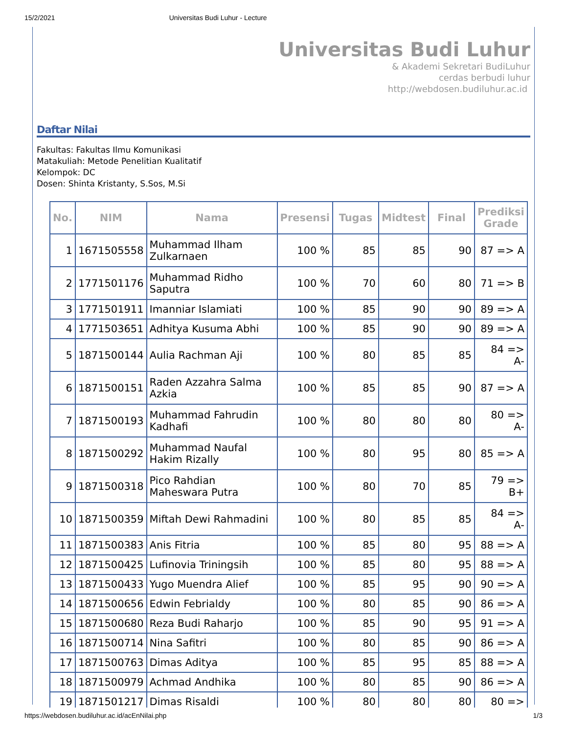15/2/2021 Universitas Budi Luhur - Lecture
Universitas Budi Luhur
& Akademi Sekretari BudiLuhur
cerdas berbudi luhur
http://webdosen.budiluhur.ac.id
Daftar Nilai
Fakultas: Fakultas Ilmu Komunikasi
Matakuliah: Metode Penelitian Kualitatif
Kelompok: DC
Dosen: Shinta Kristanty, S.Sos, M.Si
| No. | NIM | Nama | Presensi | Tugas | Midtest | Final | Prediksi Grade |
| --- | --- | --- | --- | --- | --- | --- | --- |
| 1 | 1671505558 | Muhammad Ilham Zulkarnaen | 100 % | 85 | 85 | 90 | 87 => A |
| 2 | 1771501176 | Muhammad Ridho Saputra | 100 % | 70 | 60 | 80 | 71 => B |
| 3 | 1771501911 | Imanniar Islamiati | 100 % | 85 | 90 | 90 | 89 => A |
| 4 | 1771503651 | Adhitya Kusuma Abhi | 100 % | 85 | 90 | 90 | 89 => A |
| 5 | 1871500144 | Aulia Rachman Aji | 100 % | 80 | 85 | 85 | 84 => A- |
| 6 | 1871500151 | Raden Azzahra Salma Azkia | 100 % | 85 | 85 | 90 | 87 => A |
| 7 | 1871500193 | Muhammad Fahrudin Kadhafi | 100 % | 80 | 80 | 80 | 80 => A- |
| 8 | 1871500292 | Muhammad Naufal Hakim Rizally | 100 % | 80 | 95 | 80 | 85 => A |
| 9 | 1871500318 | Pico Rahdian Maheswara Putra | 100 % | 80 | 70 | 85 | 79 => B+ |
| 10 | 1871500359 | Miftah Dewi Rahmadini | 100 % | 80 | 85 | 85 | 84 => A- |
| 11 | 1871500383 | Anis Fitria | 100 % | 85 | 80 | 95 | 88 => A |
| 12 | 1871500425 | Lufinovia Triningsih | 100 % | 85 | 80 | 95 | 88 => A |
| 13 | 1871500433 | Yugo Muendra Alief | 100 % | 85 | 95 | 90 | 90 => A |
| 14 | 1871500656 | Edwin Febrialdy | 100 % | 80 | 85 | 90 | 86 => A |
| 15 | 1871500680 | Reza Budi Raharjo | 100 % | 85 | 90 | 95 | 91 => A |
| 16 | 1871500714 | Nina Safitri | 100 % | 80 | 85 | 90 | 86 => A |
| 17 | 1871500763 | Dimas Aditya | 100 % | 85 | 95 | 85 | 88 => A |
| 18 | 1871500979 | Achmad Andhika | 100 % | 80 | 85 | 90 | 86 => A |
| 19 | 1871501217 | Dimas Risaldi | 100 % | 80 | 80 | 80 | 80 => |
https://webdosen.budiluhur.ac.id/acEnNilai.php 1/3